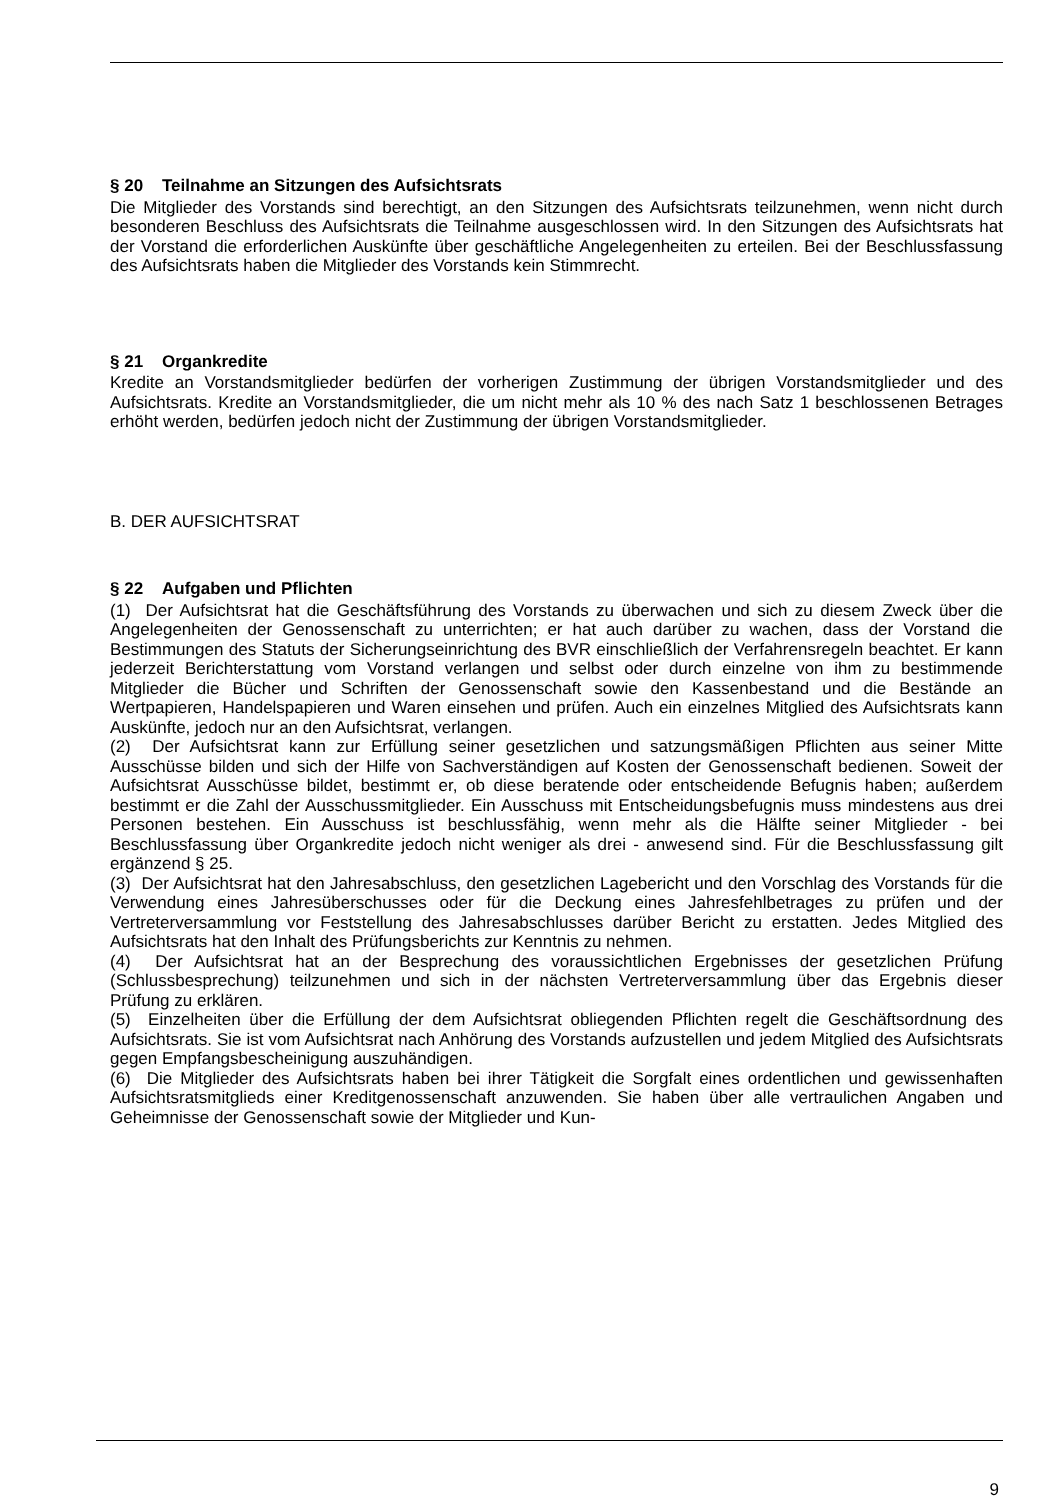§ 20 Teilnahme an Sitzungen des Aufsichtsrats
Die Mitglieder des Vorstands sind berechtigt, an den Sitzungen des Aufsichtsrats teilzunehmen, wenn nicht durch besonderen Beschluss des Aufsichtsrats die Teilnahme ausgeschlossen wird. In den Sitzungen des Aufsichtsrats hat der Vorstand die erforderlichen Auskünfte über geschäftliche Angelegenheiten zu erteilen. Bei der Beschlussfassung des Aufsichtsrats haben die Mitglieder des Vorstands kein Stimmrecht.
§ 21 Organkredite
Kredite an Vorstandsmitglieder bedürfen der vorherigen Zustimmung der übrigen Vorstandsmitglieder und des Aufsichtsrats. Kredite an Vorstandsmitglieder, die um nicht mehr als 10 % des nach Satz 1 beschlossenen Betrages erhöht werden, bedürfen jedoch nicht der Zustimmung der übrigen Vorstandsmitglieder.
B. DER AUFSICHTSRAT
§ 22 Aufgaben und Pflichten
(1) Der Aufsichtsrat hat die Geschäftsführung des Vorstands zu überwachen und sich zu diesem Zweck über die Angelegenheiten der Genossenschaft zu unterrichten; er hat auch darüber zu wachen, dass der Vorstand die Bestimmungen des Statuts der Sicherungseinrichtung des BVR einschließlich der Verfahrensregeln beachtet. Er kann jederzeit Berichterstattung vom Vorstand verlangen und selbst oder durch einzelne von ihm zu bestimmende Mitglieder die Bücher und Schriften der Genossenschaft sowie den Kassenbestand und die Bestände an Wertpapieren, Handelspapieren und Waren einsehen und prüfen. Auch ein einzelnes Mitglied des Aufsichtsrats kann Auskünfte, jedoch nur an den Aufsichtsrat, verlangen.
(2) Der Aufsichtsrat kann zur Erfüllung seiner gesetzlichen und satzungsmäßigen Pflichten aus seiner Mitte Ausschüsse bilden und sich der Hilfe von Sachverständigen auf Kosten der Genossenschaft bedienen. Soweit der Aufsichtsrat Ausschüsse bildet, bestimmt er, ob diese beratende oder entscheidende Befugnis haben; außerdem bestimmt er die Zahl der Ausschussmitglieder. Ein Ausschuss mit Entscheidungsbefugnis muss mindestens aus drei Personen bestehen. Ein Ausschuss ist beschlussfähig, wenn mehr als die Hälfte seiner Mitglieder - bei Beschlussfassung über Organkredite jedoch nicht weniger als drei - anwesend sind. Für die Beschlussfassung gilt ergänzend § 25.
(3) Der Aufsichtsrat hat den Jahresabschluss, den gesetzlichen Lagebericht und den Vorschlag des Vorstands für die Verwendung eines Jahresüberschusses oder für die Deckung eines Jahresfehlbetrages zu prüfen und der Vertreterversammlung vor Feststellung des Jahresabschlusses darüber Bericht zu erstatten. Jedes Mitglied des Aufsichtsrats hat den Inhalt des Prüfungsberichts zur Kenntnis zu nehmen.
(4) Der Aufsichtsrat hat an der Besprechung des voraussichtlichen Ergebnisses der gesetzlichen Prüfung (Schlussbesprechung) teilzunehmen und sich in der nächsten Vertreterversammlung über das Ergebnis dieser Prüfung zu erklären.
(5) Einzelheiten über die Erfüllung der dem Aufsichtsrat obliegenden Pflichten regelt die Geschäftsordnung des Aufsichtsrats. Sie ist vom Aufsichtsrat nach Anhörung des Vorstands aufzustellen und jedem Mitglied des Aufsichtsrats gegen Empfangsbescheinigung auszuhändigen.
(6) Die Mitglieder des Aufsichtsrats haben bei ihrer Tätigkeit die Sorgfalt eines ordentlichen und gewissenhaften Aufsichtsratsmitglieds einer Kreditgenossenschaft anzuwenden. Sie haben über alle vertraulichen Angaben und Geheimnisse der Genossenschaft sowie der Mitglieder und Kun-
9